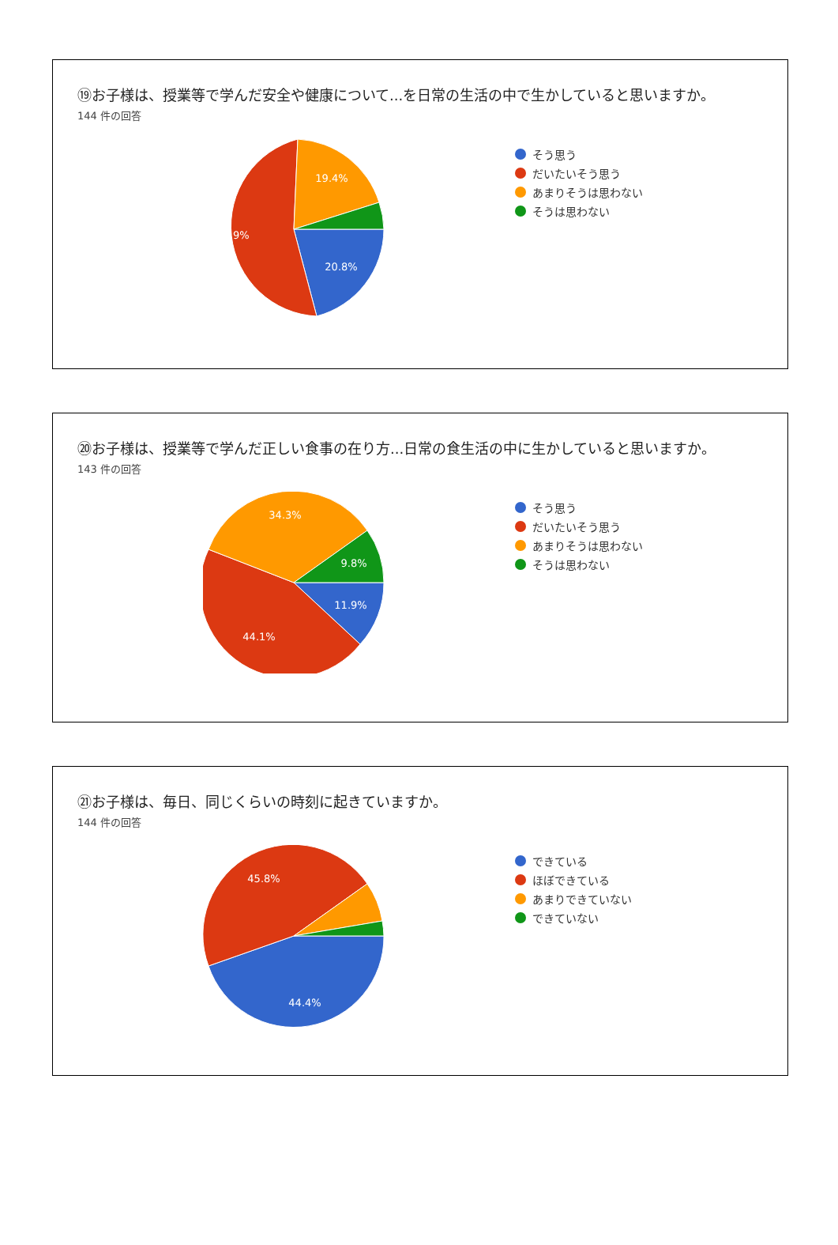⑲お子様は、授業等で学んだ安全や健康について...を日常の生活の中で生かしていると思いますか。
144 件の回答
20.8%
54.9%
19.4%
そう思う
だいたいそう思う
あまりそうは思わない
そうは思わない
⑳お子様は、授業等で学んだ正しい食事の在り方...日常の食生活の中に生かしていると思いますか。
143 件の回答
11.9%
44.1%
34.3%
9.8%
そう思う
だいたいそう思う
あまりそうは思わない
そうは思わない
㉑お子様は、毎日、同じくらいの時刻に起きていますか。
144 件の回答
44.4%
45.8%
できている
ほぼできている
あまりできていない
できていない